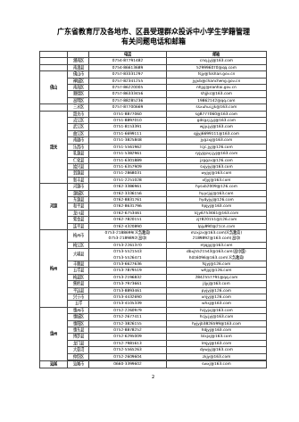广东省教育厅及各地市、区县受理群众投诉中小学生学籍管理
有关问题电话和邮箱
| | | 电话 | 邮箱 |
| --- | --- | --- | --- |
| | 潮南区 | 0754-87791482 | cnq.jyj@163.com |
| | 南澳县 | 0754-86613689 | 529996070@qq.com |
| 佛山 | 佛山市 | 0757-83331297 | fsjy@foshan.gov.cn |
| | 禅城区 | 0757-82341255 | jyjxb@chancheng.gov.cn |
| | 南海区 | 0757-86220005 | nhjyj@nanhai.gov.cn |
| | 顺德区 | 0757-86333456 | shjjkc@163.com |
| | 高明区 | 0757-88285236 | 19862142@qq.com |
| | 三水区 | 0757-87700669 | ssxuhui.jjk@163.com |
| 韶关 | 韶关市 | 0751-8877060 | sg8777060@163.com |
| | 浈江区 | 0751-8897010 | gdsgzj.jyj@163.com |
| | 武江区 | 0751-8153391 | wjjy.jyj@163.com |
| | 曲江区 | 0751-6699111 | qjjyj6699111@163.com |
| | 南雄市 | 0751-3825848 | jygzxj@163.com |
| | 乐昌市 | 0751-5561962 | lcjc.jyj@126.com |
| | 乳源县 | 0751-5382961 | ryjyjgzxj.jyj@163.com |
| | 仁化县 | 0751-6301889 | jzggzx@126.com |
| | 始兴县 | 0751-6357909 | sxjyjyj@163.com |
| | 翁源县 | 0751-2868031 | wyjyj@163.com |
| | 新丰县 | 0751-2251028 | xfjyj@163.com |
| 河源 | 河源市 | 0762-3386961 | hysxb2009@126.com |
| | 源城区 | 0762-3336156 | hyycjyj@163.com |
| | 东源县 | 0762-8831761 | hydyjyj@126.com |
| | 和平县 | 0762-8631796 | hpjyj@163.com |
| | 龙川县 | 0762-6753461 | lcjy6753461@163.com |
| | 紫金县 | 0762-7820151 | zj7820151@126.com |
| | 连平县 | 0762-4320890 | lpjy890@21cn.com |
| 梅州 | 梅州市 | 0753-2188699(义务教育) 0753-2189892(高中) | mzxjzx@163.com(义务教育) 2189892@163.com(高中) |
| | 梅江区 | 0753-2261370 | mjqjyj@163.com |
| | 大埔县 | 0753-5521543 0753-5526471 | dbxj5521543@163.com(高中版) hd16096@163.com(义务教育) |
| | 丰顺县 | 0753-6627636 | fsjyj@126.com |
| | 五华县 | 0753-7879519 | whjyj@126.com |
| | 梅县区 | 0753-2196832 | 2842557791@qq.com |
| | 蕉岭县 | 0753-7973661 | jljyj@163.com |
| | 平远县 | 0753-8893461 | pyjyj@126.com |
| | 兴宁市 | 0753-4432690 | xnjyj@126.com |
| | 五华 | 0753-4105339 | whxj@163.com |
| 惠州 | 惠州市 | 0752-2260979 | hzjyjxj@163.com |
| | 惠城区 | 0752-2677411 | hcjy.jyj@163.com |
| | 惠阳区 | 0752-3826155 | hyjyjb3826599@163.com |
| | 惠东县 | 0752-8878252 | hdjyj@163.com |
| | 博罗县 | 0752-6295009 | blxjxj@163.com |
| | 龙门县 | 0752-7981613 | lmjyj@163.com |
| | 大亚湾 | 0752-5565263 | dywjyj@163.com |
| | 仲恺区 | 0752-2609604 | zkjy@163.com |
| 汕尾 | 汕尾市 | 0660-3399602 | swxj@163.com |
2